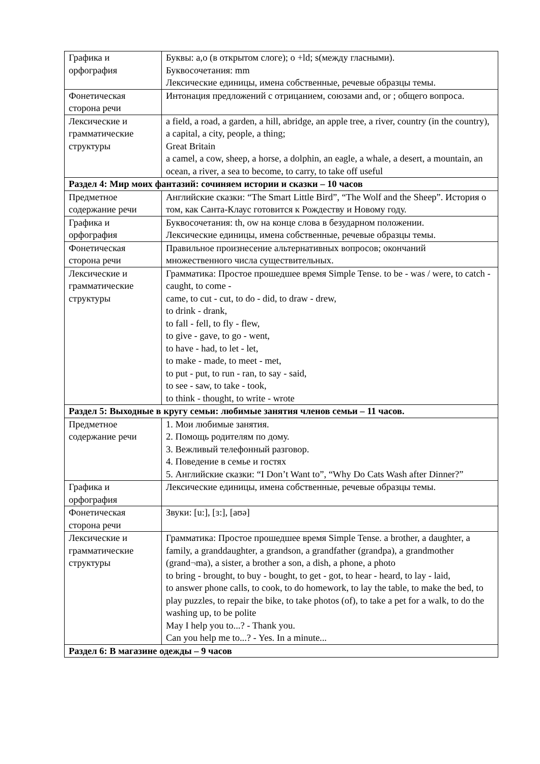| Графика и орфография | Буквы: a,o (в открытом слоге); o +ld; s(между гласными). Буквосочетания: mm Лексические единицы, имена собственные, речевые образцы темы. |
| Фонетическая сторона речи | Интонация предложений с отрицанием, союзами and, or ; общего вопроса. |
| Лексические и грамматические структуры | a field, a road, a garden, a hill, abridge, an apple tree, a river, country (in the country), a capital, a city, people, a thing; Great Britain a camel, a cow, sheep, a horse, a dolphin, an eagle, a whale, a desert, a mountain, an ocean, a river, a sea to become, to carry, to take off useful |
| Раздел 4: Мир моих фантазий: сочиняем истории и сказки – 10 часов | |
| Предметное содержание речи | Английские сказки: “The Smart Little Bird”, “The Wolf and the Sheep”. История о том, как Санта-Клаус готовится к Рождеству и Новому году. |
| Графика и орфография | Буквосочетания: th, ow на конце слова в безударном положении. Лексические единицы, имена собственные, речевые образцы темы. |
| Фонетическая сторона речи | Правильное произнесение альтернативных вопросов; окончаний множественного числа существительных. |
| Лексические и грамматические структуры | Грамматика: Простое прошедшее время Simple Tense. to be - was / were, to catch - caught, to come - came, to cut - cut, to do - did, to draw - drew, to drink - drank, to fall - fell, to fly - flew, to give - gave, to go - went, to have - had, to let - let, to make - made, to meet - met, to put - put, to run - ran, to say - said, to see - saw, to take - took, to think - thought, to write - wrote |
| Раздел 5: Выходные в кругу семьи: любимые занятия членов семьи – 11 часов. | |
| Предметное содержание речи | 1. Мои любимые занятия. 2. Помощь родителям по дому. 3. Вежливый телефонный разговор. 4. Поведение в семье и гостях 5. Английские сказки: “I Don’t Want to”, “Why Do Cats Wash after Dinner?” |
| Графика и орфография | Лексические единицы, имена собственные, речевые образцы темы. |
| Фонетическая сторона речи | Звуки: [u:], [ɜ:], [aʊə] |
| Лексические и грамматические структуры | Грамматика: Простое прошедшее время Simple Tense. a brother, a daughter, a family, a granddaughter, a grandson, a grandfather (grandpa), a grandmother (grand¬ma), a sister, a brother a son, a dish, a phone, a photo to bring - brought, to buy - bought, to get - got, to hear - heard, to lay - laid, to answer phone calls, to cook, to do homework, to lay the table, to make the bed, to play puzzles, to repair the bike, to take photos (of), to take a pet for a walk, to do the washing up, to be polite May I help you to...? - Thank you. Can you help me to...? - Yes. In a minute... |
| Раздел 6: В магазине одежды – 9 часов | |